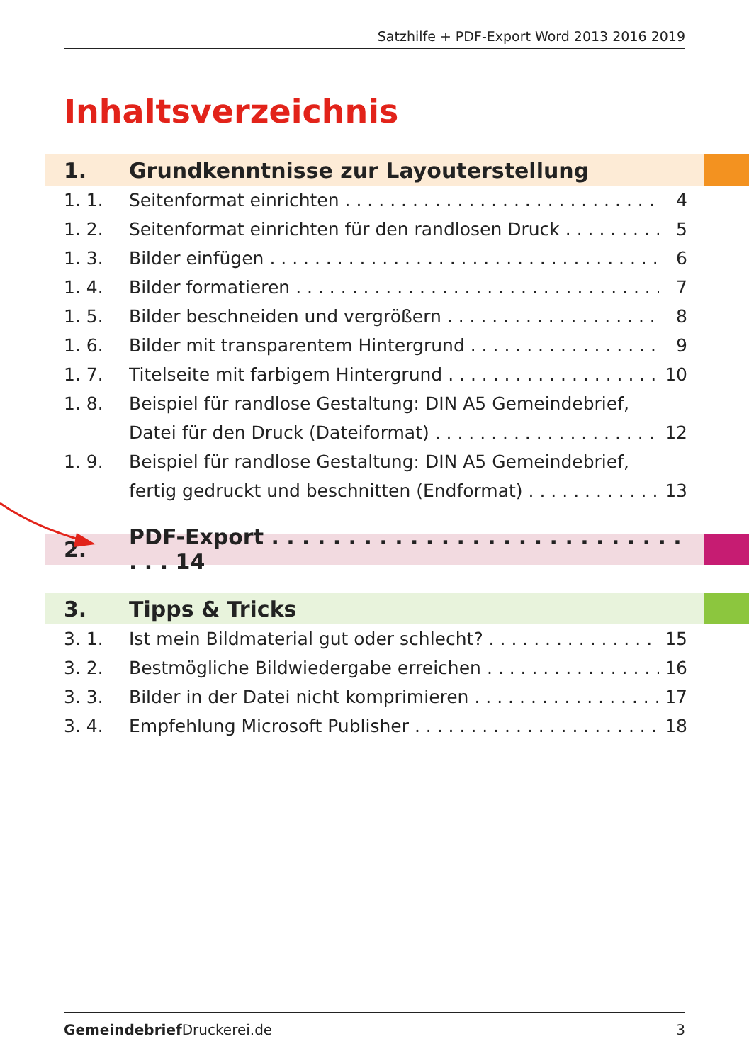Satzhilfe + PDF-Export Word 2013 2016 2019
Inhaltsverzeichnis
1. Grundkenntnisse zur Layouterstellung
1. 1. Seitenformat einrichten 4
1. 2. Seitenformat einrichten für den randlosen Druck 5
1. 3. Bilder einfügen 6
1. 4. Bilder formatieren 7
1. 5. Bilder beschneiden und vergrößern 8
1. 6. Bilder mit transparentem Hintergrund 9
1. 7. Titelseite mit farbigem Hintergrund 10
1. 8. Beispiel für randlose Gestaltung: DIN A5 Gemeindebrief,
Datei für den Druck (Dateiformat) 12
1. 9. Beispiel für randlose Gestaltung: DIN A5 Gemeindebrief,
fertig gedruckt und beschnitten (Endformat) 13
2. PDF-Export . . . . . . . . . . . . . . . . . . . . . . . . . . . . . . 14
3. Tipps & Tricks
3. 1. Ist mein Bildmaterial gut oder schlecht? 15
3. 2. Bestmögliche Bildwiedergabe erreichen 16
3. 3. Bilder in der Datei nicht komprimieren 17
3. 4. Empfehlung Microsoft Publisher 18
Gemeindebrief Druckerei.de 3